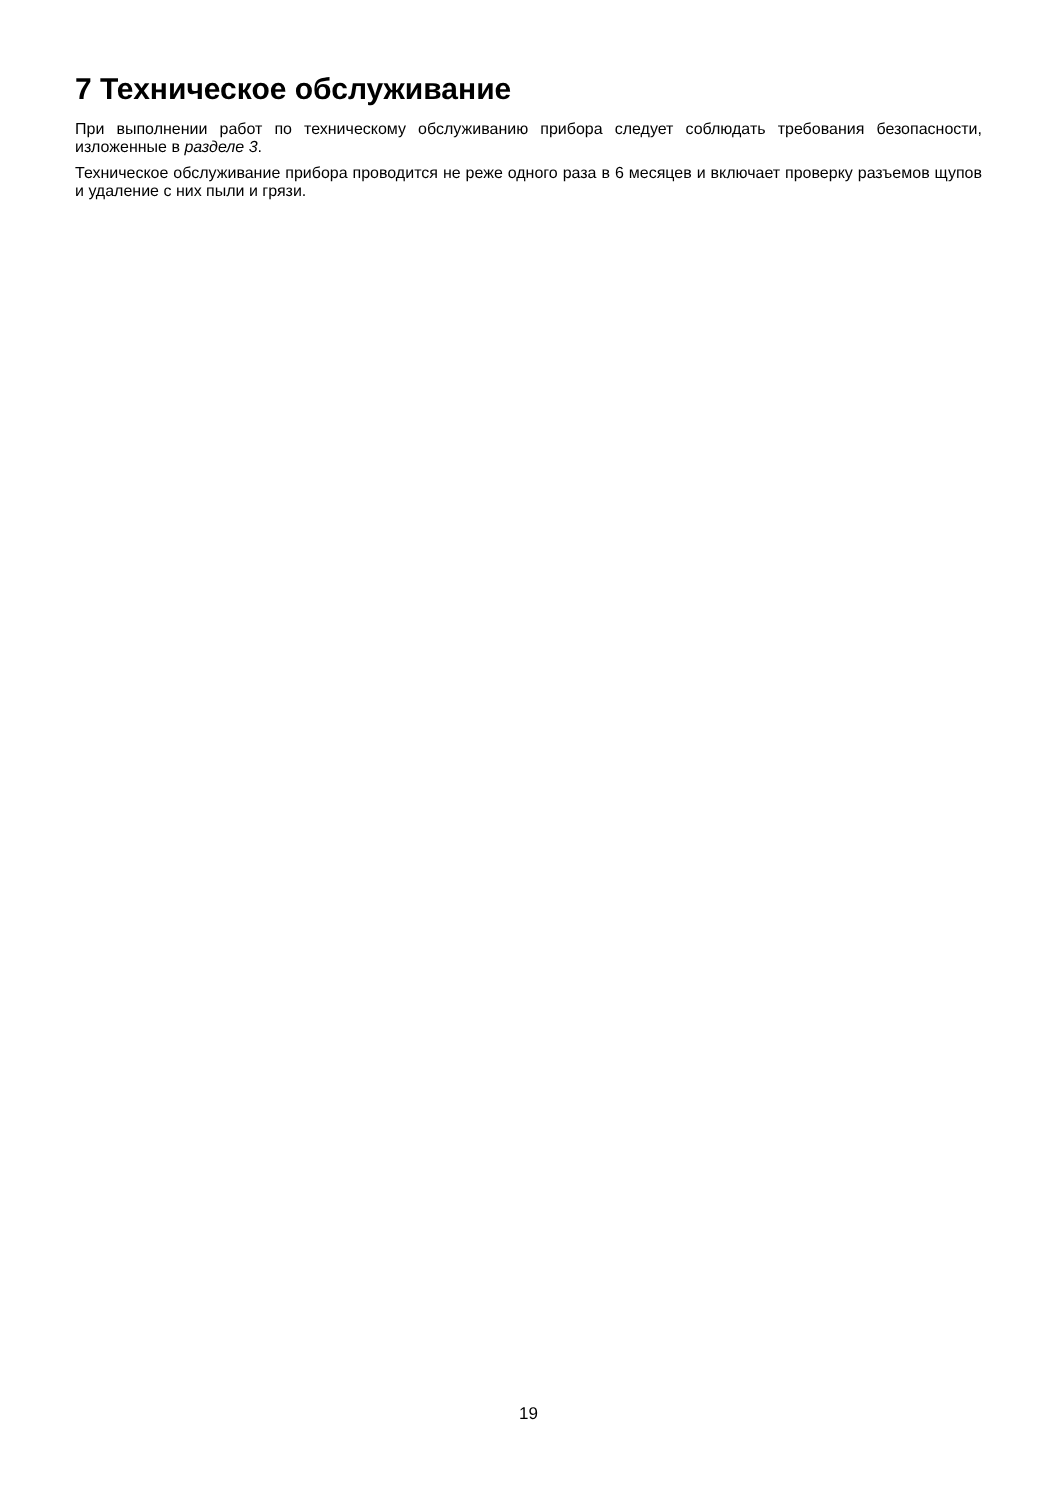7 Техническое обслуживание
При выполнении работ по техническому обслуживанию прибора следует соблюдать требования безопасности, изложенные в разделе 3.
Техническое обслуживание прибора проводится не реже одного раза в 6 месяцев и включает проверку разъемов щупов и удаление с них пыли и грязи.
19